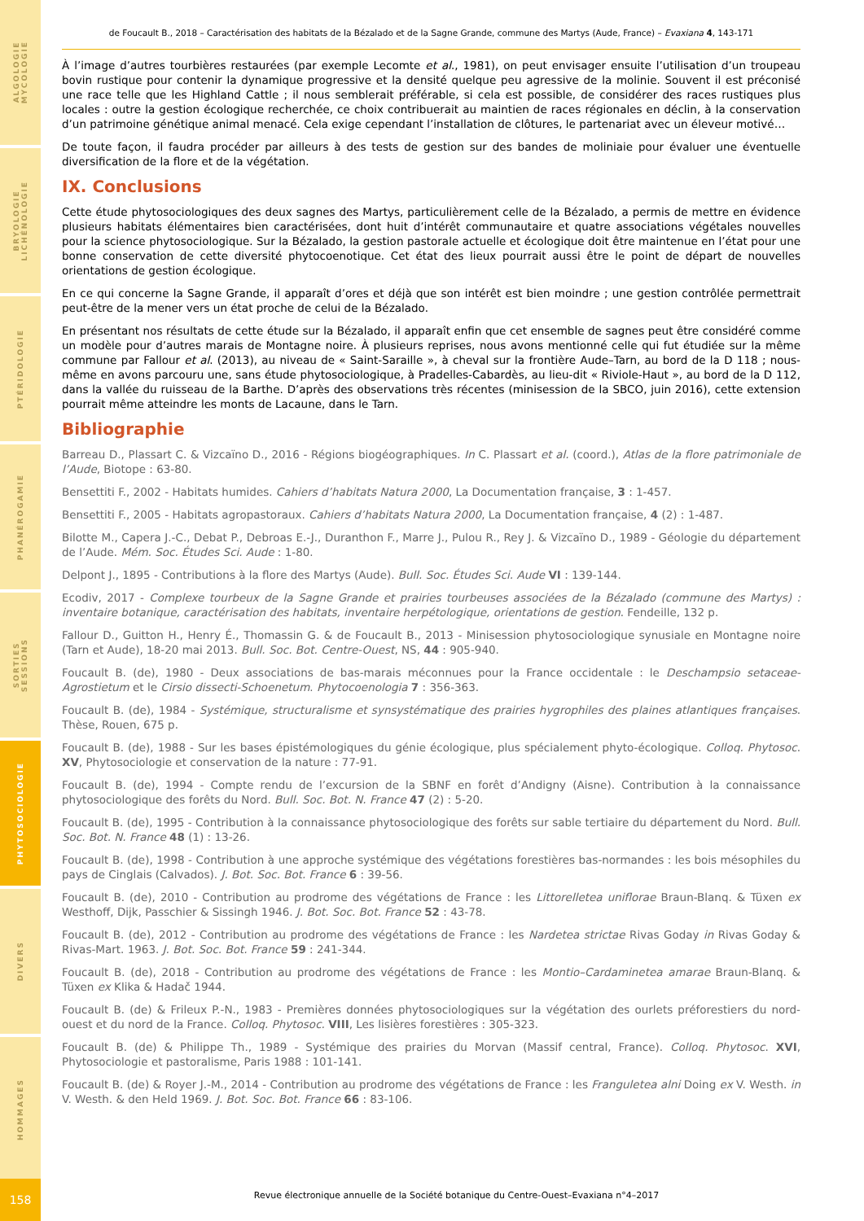ALGOLOGIE
MYCOLOGIE
BRYOLOGIE
LICHÉNOLOGIE
PTÉRIDOLOGIE
PHANÉROGAMIE
SORTIES
SESSIONS
PHYTOSOCIOLOGIE
DIVERS
HOMMAGES
de Foucault B., 2018 – Caractérisation des habitats de la Bézalado et de la Sagne Grande, commune des Martys (Aude, France) – Evaxiana 4, 143-171
À l’image d’autres tourbières restaurées (par exemple Lecomte et al., 1981), on peut envisager ensuite l’utilisation d’un troupeau bovin rustique pour contenir la dynamique progressive et la densité quelque peu agressive de la molinie. Souvent il est préconisé une race telle que les Highland Cattle ; il nous semblerait préférable, si cela est possible, de considérer des races rustiques plus locales : outre la gestion écologique recherchée, ce choix contribuerait au maintien de races régionales en déclin, à la conservation d’un patrimoine génétique animal menacé. Cela exige cependant l’installation de clôtures, le partenariat avec un éleveur motivé…
De toute façon, il faudra procéder par ailleurs à des tests de gestion sur des bandes de moliniaie pour évaluer une éventuelle diversification de la flore et de la végétation.
IX. Conclusions
Cette étude phytosociologiques des deux sagnes des Martys, particulièrement celle de la Bézalado, a permis de mettre en évidence plusieurs habitats élémentaires bien caractérisées, dont huit d’intérêt communautaire et quatre associations végétales nouvelles pour la science phytosociologique. Sur la Bézalado, la gestion pastorale actuelle et écologique doit être maintenue en l’état pour une bonne conservation de cette diversité phytocoenotique. Cet état des lieux pourrait aussi être le point de départ de nouvelles orientations de gestion écologique.
En ce qui concerne la Sagne Grande, il apparaît d’ores et déjà que son intérêt est bien moindre ; une gestion contrôlée permettrait peut-être de la mener vers un état proche de celui de la Bézalado.
En présentant nos résultats de cette étude sur la Bézalado, il apparaît enfin que cet ensemble de sagnes peut être considéré comme un modèle pour d’autres marais de Montagne noire. À plusieurs reprises, nous avons mentionné celle qui fut étudiée sur la même commune par Fallour et al. (2013), au niveau de « Saint-Saraille », à cheval sur la frontière Aude–Tarn, au bord de la D 118 ; nous-même en avons parcouru une, sans étude phytosociologique, à Pradelles-Cabardès, au lieu-dit « Riviole-Haut », au bord de la D 112, dans la vallée du ruisseau de la Barthe. D’après des observations très récentes (minisession de la SBCO, juin 2016), cette extension pourrait même atteindre les monts de Lacaune, dans le Tarn.
Bibliographie
Barreau D., Plassart C. & Vizcaïno D., 2016 - Régions biogéographiques. In C. Plassart et al. (coord.), Atlas de la flore patrimoniale de l’Aude, Biotope : 63-80.
Bensettiti F., 2002 - Habitats humides. Cahiers d’habitats Natura 2000, La Documentation française, 3 : 1-457.
Bensettiti F., 2005 - Habitats agropastoraux. Cahiers d’habitats Natura 2000, La Documentation française, 4 (2) : 1-487.
Bilotte M., Capera J.-C., Debat P., Debroas E.-J., Duranthon F., Marre J., Pulou R., Rey J. & Vizcaïno D., 1989 - Géologie du département de l’Aude. Mém. Soc. Études Sci. Aude : 1-80.
Delpont J., 1895 - Contributions à la flore des Martys (Aude). Bull. Soc. Études Sci. Aude VI : 139-144.
Ecodiv, 2017 - Complexe tourbeux de la Sagne Grande et prairies tourbeuses associées de la Bézalado (commune des Martys) : inventaire botanique, caractérisation des habitats, inventaire herpétologique, orientations de gestion. Fendeille, 132 p.
Fallour D., Guitton H., Henry É., Thomassin G. & de Foucault B., 2013 - Minisession phytosociologique synusiale en Montagne noire (Tarn et Aude), 18-20 mai 2013. Bull. Soc. Bot. Centre-Ouest, NS, 44 : 905-940.
Foucault B. (de), 1980 - Deux associations de bas-marais méconnues pour la France occidentale : le Deschampsio setaceae-Agrostietum et le Cirsio dissecti-Schoenetum. Phytocoenologia 7 : 356-363.
Foucault B. (de), 1984 - Systémique, structuralisme et synsystématique des prairies hygrophiles des plaines atlantiques françaises. Thèse, Rouen, 675 p.
Foucault B. (de), 1988 - Sur les bases épistémologiques du génie écologique, plus spécialement phyto-écologique. Colloq. Phytosoc. XV, Phytosociologie et conservation de la nature : 77-91.
Foucault B. (de), 1994 - Compte rendu de l’excursion de la SBNF en forêt d’Andigny (Aisne). Contribution à la connaissance phytosociologique des forêts du Nord. Bull. Soc. Bot. N. France 47 (2) : 5-20.
Foucault B. (de), 1995 - Contribution à la connaissance phytosociologique des forêts sur sable tertiaire du département du Nord. Bull. Soc. Bot. N. France 48 (1) : 13-26.
Foucault B. (de), 1998 - Contribution à une approche systémique des végétations forestières bas-normandes : les bois mésophiles du pays de Cinglais (Calvados). J. Bot. Soc. Bot. France 6 : 39-56.
Foucault B. (de), 2010 - Contribution au prodrome des végétations de France : les Littorelletea uniflorae Braun-Blanq. & Tüxen ex Westhoff, Dijk, Passchier & Sissingh 1946. J. Bot. Soc. Bot. France 52 : 43-78.
Foucault B. (de), 2012 - Contribution au prodrome des végétations de France : les Nardetea strictae Rivas Goday in Rivas Goday & Rivas-Mart. 1963. J. Bot. Soc. Bot. France 59 : 241-344.
Foucault B. (de), 2018 - Contribution au prodrome des végétations de France : les Montio–Cardaminetea amarae Braun-Blanq. & Tüxen ex Klika & Hadač 1944.
Foucault B. (de) & Frileux P.-N., 1983 - Premières données phytosociologiques sur la végétation des ourlets préforestiers du nord-ouest et du nord de la France. Colloq. Phytosoc. VIII, Les lisières forestières : 305-323.
Foucault B. (de) & Philippe Th., 1989 - Systémique des prairies du Morvan (Massif central, France). Colloq. Phytosoc. XVI, Phytosociologie et pastoralisme, Paris 1988 : 101-141.
Foucault B. (de) & Royer J.-M., 2014 - Contribution au prodrome des végétations de France : les Franguletea alni Doing ex V. Westh. in V. Westh. & den Held 1969. J. Bot. Soc. Bot. France 66 : 83-106.
158
Revue électronique annuelle de la Société botanique du Centre-Ouest–Evaxiana n°4–2017